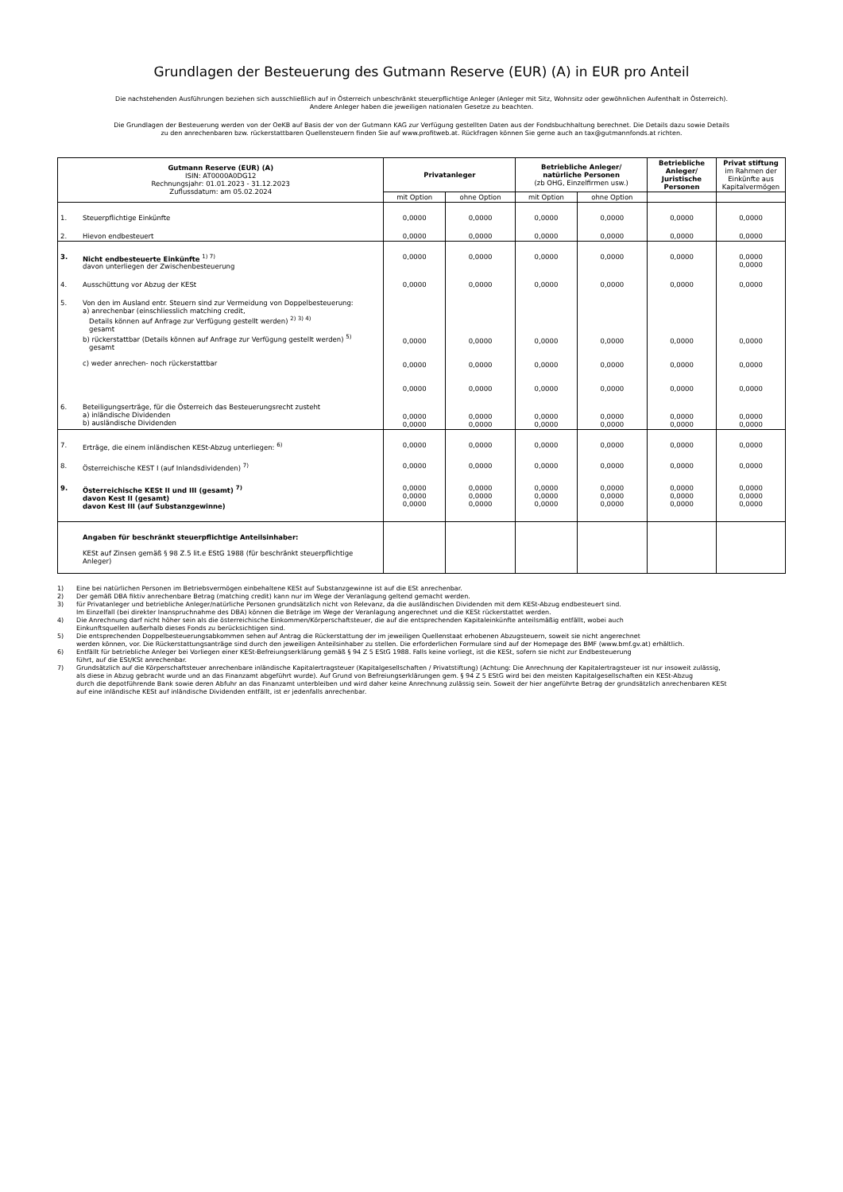Grundlagen der Besteuerung des Gutmann Reserve (EUR) (A) in EUR pro Anteil
Die nachstehenden Ausführungen beziehen sich ausschließlich auf in Österreich unbeschränkt steuerpflichtige Anleger (Anleger mit Sitz, Wohnsitz oder gewöhnlichen Aufenthalt in Österreich).
Andere Anleger haben die jeweiligen nationalen Gesetze zu beachten.
Die Grundlagen der Besteuerung werden von der OeKB auf Basis der von der Gutmann KAG zur Verfügung gestellten Daten aus der Fondsbuchhaltung berechnet. Die Details dazu sowie Details
zu den anrechenbaren bzw. rückerstattbaren Quellensteuern finden Sie auf www.profitweb.at. Rückfragen können Sie gerne auch an tax@gutmannfonds.at richten.
| Gutmann Reserve (EUR) (A) ISIN: AT0000A0DG12 Rechnungsjahr: 01.01.2023 - 31.12.2023 Zuflussdatum: am 05.02.2024 | | Privatanleger | | Betriebliche Anleger/ natürliche Personen (zb OHG, Einzelfirmen usw.) | | Betriebliche Anleger/ Juristische Personen | Privat stiftung im Rahmen der Einkünfte aus Kapitalvermögen |
| --- | --- | --- | --- | --- | --- | --- | --- |
| | | mit Option | ohne Option | mit Option | ohne Option | | |
| 1. | Steuerpflichtige Einkünfte | 0,0000 | 0,0000 | 0,0000 | 0,0000 | 0,0000 | 0,0000 |
| 2. | Hievon endbesteuert | 0,0000 | 0,0000 | 0,0000 | 0,0000 | 0,0000 | 0,0000 |
| 3. | Nicht endbesteuerte Einkünfte <sup>1) 7)</sup> davon unterliegen der Zwischenbesteuerung | 0,0000 | 0,0000 | 0,0000 | 0,0000 | 0,0000 | 0,0000 0,0000 |
| 4. | Ausschüttung vor Abzug der KESt | 0,0000 | 0,0000 | 0,0000 | 0,0000 | 0,0000 | 0,0000 |
| 5. | Von den im Ausland entr. Steuern sind zur Vermeidung von Doppelbesteuerung: a) anrechenbar (einschliesslich matching credit, Details können auf Anfrage zur Verfügung gestellt werden) <sup>2) 3) 4)</sup> gesamt b) rückerstattbar (Details können auf Anfrage zur Verfügung gestellt werden) <sup>5)</sup> gesamt c) weder anrechen- noch rückerstattbar | 0,0000 0,0000 0,0000 | 0,0000 0,0000 0,0000 | 0,0000 0,0000 0,0000 | 0,0000 0,0000 0,0000 | 0,0000 0,0000 0,0000 | 0,0000 0,0000 0,0000 |
| 6. | Beteiligungserträge, für die Österreich das Besteuerungsrecht zusteht a) inländische Dividenden b) ausländische Dividenden | 0,0000 0,0000 | 0,0000 0,0000 | 0,0000 0,0000 | 0,0000 0,0000 | 0,0000 0,0000 | 0,0000 0,0000 |
| 7. | Erträge, die einem inländischen KESt-Abzug unterliegen: <sup>6)</sup> | 0,0000 | 0,0000 | 0,0000 | 0,0000 | 0,0000 | 0,0000 |
| 8. | Österreichische KEST I (auf Inlandsdividenden) <sup>7)</sup> | 0,0000 | 0,0000 | 0,0000 | 0,0000 | 0,0000 | 0,0000 |
| 9. | Österreichische KESt II und III (gesamt) <sup>7)</sup> davon Kest II (gesamt) davon Kest III (auf Substanzgewinne) | 0,0000 0,0000 0,0000 | 0,0000 0,0000 0,0000 | 0,0000 0,0000 0,0000 | 0,0000 0,0000 0,0000 | 0,0000 0,0000 0,0000 | 0,0000 0,0000 0,0000 |
| | Angaben für beschränkt steuerpflichtige Anteilsinhaber: KESt auf Zinsen gemäß § 98 Z.5 lit.e EStG 1988 (für beschränkt steuerpflichtige Anleger) | | | | | | |
1) Eine bei natürlichen Personen im Betriebsvermögen einbehaltene KESt auf Substanzgewinne ist auf die ESt anrechenbar.
2) Der gemäß DBA fiktiv anrechenbare Betrag (matching credit) kann nur im Wege der Veranlagung geltend gemacht werden.
3) für Privatanleger und betriebliche Anleger/natürliche Personen grundsätzlich nicht von Relevanz, da die ausländischen Dividenden mit dem KESt-Abzug endbesteuert sind.
Im Einzelfall (bei direkter Inanspruchnahme des DBA) können die Beträge im Wege der Veranlagung angerechnet und die KESt rückerstattet werden.
4) Die Anrechnung darf nicht höher sein als die österreichische Einkommen/Körperschaftsteuer, die auf die entsprechenden Kapitaleinkünfte anteilsmäßig entfällt, wobei auch
Einkunftsquellen außerhalb dieses Fonds zu berücksichtigen sind.
5) Die entsprechenden Doppelbesteuerungsabkommen sehen auf Antrag die Rückerstattung der im jeweiligen Quellenstaat erhobenen Abzugsteuern, soweit sie nicht angerechnet
werden können, vor. Die Rückerstattungsanträge sind durch den jeweiligen Anteilsinhaber zu stellen. Die erforderlichen Formulare sind auf der Homepage des BMF (www.bmf.gv.at) erhältlich.
6) Entfällt für betriebliche Anleger bei Vorliegen einer KESt-Befreiungserklärung gemäß § 94 Z 5 EStG 1988. Falls keine vorliegt, ist die KESt, sofern sie nicht zur Endbesteuerung
führt, auf die ESt/KSt anrechenbar.
7) Grundsätzlich auf die Körperschaftsteuer anrechenbare inländische Kapitalertragsteuer (Kapitalgesellschaften / Privatstiftung) (Achtung: Die Anrechnung der Kapitalertragsteuer ist nur insoweit zulässig,
als diese in Abzug gebracht wurde und an das Finanzamt abgeführt wurde). Auf Grund von Befreiungserklärungen gem. § 94 Z 5 EStG wird bei den meisten Kapitalgesellschaften ein KESt-Abzug
durch die depotführende Bank sowie deren Abfuhr an das Finanzamt unterbleiben und wird daher keine Anrechnung zulässig sein. Soweit der hier angeführte Betrag der grundsätzlich anrechenbaren KESt
auf eine inländische KESt auf inländische Dividenden entfällt, ist er jedenfalls anrechenbar.